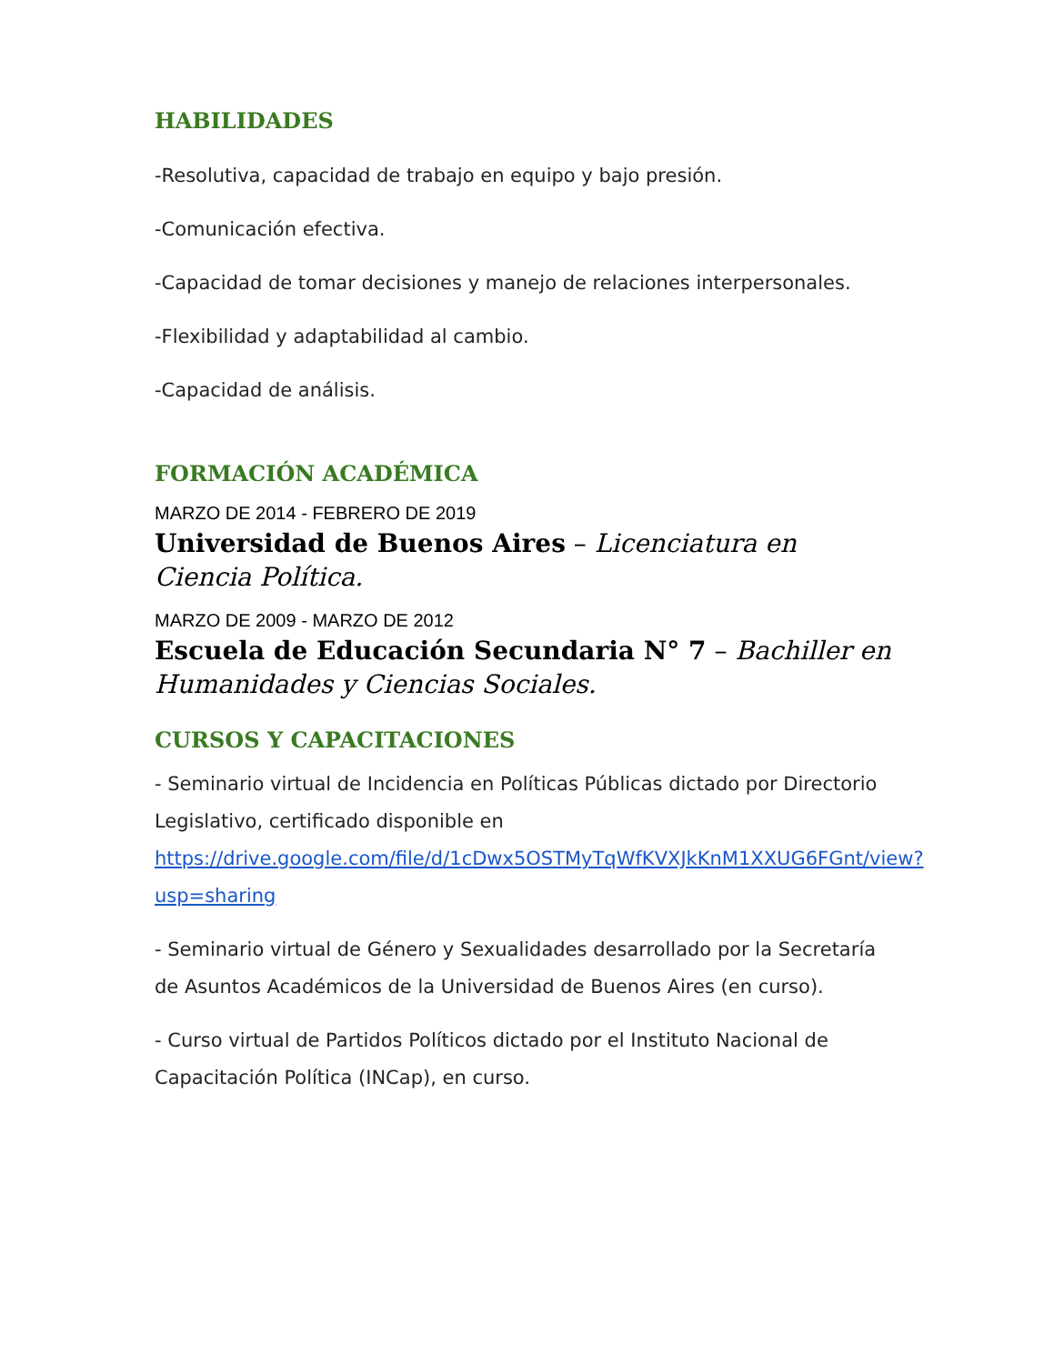HABILIDADES
-Resolutiva, capacidad de trabajo en equipo y bajo presión.
-Comunicación efectiva.
-Capacidad de tomar decisiones y manejo de relaciones interpersonales.
-Flexibilidad y adaptabilidad al cambio.
-Capacidad de análisis.
FORMACIÓN ACADÉMICA
MARZO DE 2014 - FEBRERO DE 2019
Universidad de Buenos Aires – Licenciatura en Ciencia Política.
MARZO DE 2009 - MARZO DE 2012
Escuela de Educación Secundaria N° 7 – Bachiller en Humanidades y Ciencias Sociales.
CURSOS Y CAPACITACIONES
- Seminario virtual de Incidencia en Políticas Públicas dictado por Directorio Legislativo, certificado disponible en https://drive.google.com/file/d/1cDwx5OSTMyTqWfKVXJkKnM1XXUG6FGnt/view?usp=sharing
- Seminario virtual de Género y Sexualidades desarrollado por la Secretaría de Asuntos Académicos de la Universidad de Buenos Aires (en curso).
- Curso virtual de Partidos Políticos dictado por el Instituto Nacional de Capacitación Política (INCap), en curso.